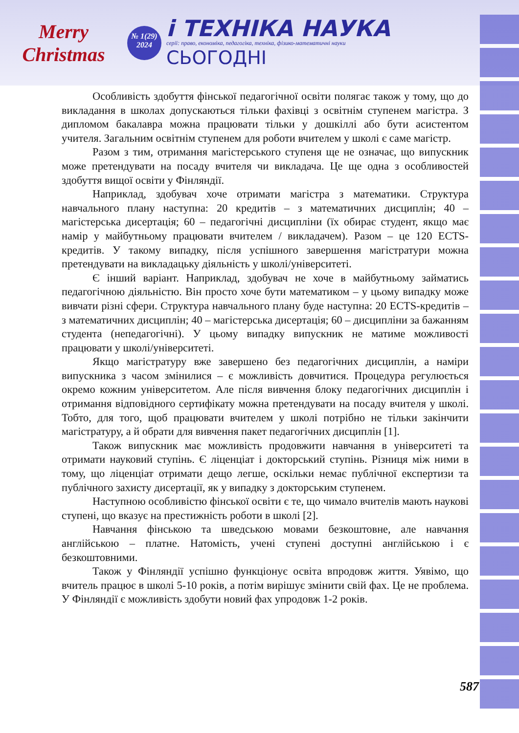Merry Christmas
№ 1(29)
2024
і ТЕХНІКА НАУКА
серії: право, економіка, педагогіка, техніка, фізико-математичні науки
СЬОГОДНІ
Особливість здобуття фінської педагогічної освіти полягає також у тому, що до викладання в школах допускаються тільки фахівці з освітнім ступенем магістра. З дипломом бакалавра можна працювати тільки у дошкіллі або бути асистентом учителя. Загальним освітнім ступенем для роботи вчителем у школі є саме магістр.
Разом з тим, отримання магістерського ступеня ще не означає, що випускник може претендувати на посаду вчителя чи викладача. Це ще одна з особливостей здобуття вищої освіти у Фінляндії.
Наприклад, здобувач хоче отримати магістра з математики. Структура навчального плану наступна: 20 кредитів – з математичних дисциплін; 40 – магістерська дисертація; 60 – педагогічні дисципліни (їх обирає студент, якщо має намір у майбутньому працювати вчителем / викладачем). Разом – це 120 ECTS-кредитів. У такому випадку, після успішного завершення магістратури можна претендувати на викладацьку діяльність у школі/університеті.
Є інший варіант. Наприклад, здобувач не хоче в майбутньому займатись педагогічною діяльністю. Він просто хоче бути математиком – у цьому випадку може вивчати різні сфери. Структура навчального плану буде наступна: 20 ECTS-кредитів – з математичних дисциплін; 40 – магістерська дисертація; 60 – дисципліни за бажанням студента (непедагогічні). У цьому випадку випускник не матиме можливості працювати у школі/університеті.
Якщо магістратуру вже завершено без педагогічних дисциплін, а наміри випускника з часом змінилися – є можливість довчитися. Процедура регулюється окремо кожним університетом. Але після вивчення блоку педагогічних дисциплін і отримання відповідного сертифікату можна претендувати на посаду вчителя у школі. Тобто, для того, щоб працювати вчителем у школі потрібно не тільки закінчити магістратуру, а й обрати для вивчення пакет педагогічних дисциплін [1].
Також випускник має можливість продовжити навчання в університеті та отримати науковий ступінь. Є ліценціат і докторський ступінь. Різниця між ними в тому, що ліценціат отримати дещо легше, оскільки немає публічної експертизи та публічного захисту дисертації, як у випадку з докторським ступенем.
Наступною особливістю фінської освіти є те, що чимало вчителів мають наукові ступені, що вказує на престижність роботи в школі [2].
Навчання фінською та шведською мовами безкоштовне, але навчання англійською – платне. Натомість, учені ступені доступні англійською і є безкоштовними.
Також у Фінляндії успішно функціонує освіта впродовж життя. Уявімо, що вчитель працює в школі 5-10 років, а потім вирішує змінити свій фах. Це не проблема. У Фінляндії є можливість здобути новий фах упродовж 1-2 років.
587